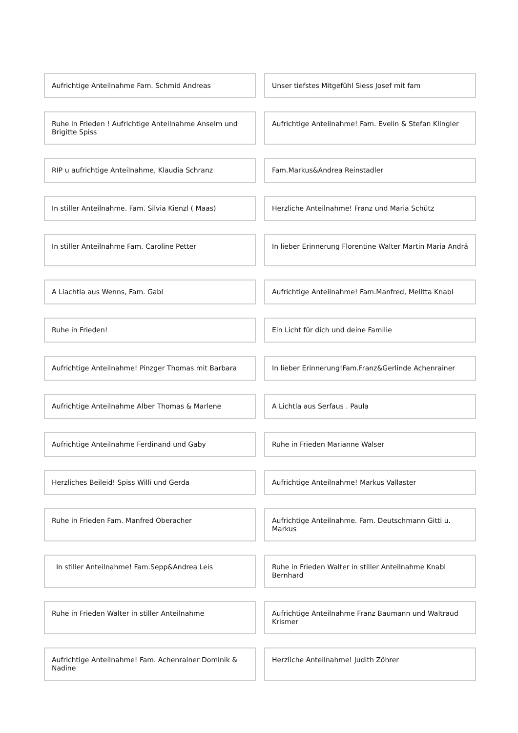Aufrichtige Anteilnahme Fam. Schmid Andreas Unser tiefstes Mitgefühl Siess Josef mit fam
Ruhe in Frieden ! Aufrichtige Anteilnahme Anselm und Brigitte Spiss
Aufrichtige Anteilnahme! Fam. Evelin & Stefan Klingler
RIP u aufrichtige Anteilnahme, Klaudia Schranz Fam.Markus&Andrea Reinstadler
In stiller Anteilnahme. Fam. Silvia Kienzl ( Maas) Herzliche Anteilnahme! Franz und Maria Schütz
In stiller Anteilnahme Fam. Caroline Petter In lieber Erinnerung Florentine Walter Martin Maria Andrä
A Liachtla aus Wenns, Fam. Gabl Aufrichtige Anteilnahme! Fam.Manfred, Melitta Knabl
Ruhe in Frieden! Ein Licht für dich und deine Familie
Aufrichtige Anteilnahme! Pinzger Thomas mit Barbara In lieber Erinnerung!Fam.Franz&Gerlinde Achenrainer
Aufrichtige Anteilnahme Alber Thomas & Marlene A Lichtla aus Serfaus . Paula
Aufrichtige Anteilnahme Ferdinand und Gaby Ruhe in Frieden Marianne Walser
Herzliches Beileid! Spiss Willi und Gerda Aufrichtige Anteilnahme! Markus Vallaster
Ruhe in Frieden Fam. Manfred Oberacher Aufrichtige Anteilnahme. Fam. Deutschmann Gitti u. Markus
In stiller Anteilnahme! Fam.Sepp&Andrea Leis Ruhe in Frieden Walter in stiller Anteilnahme Knabl Bernhard
Ruhe in Frieden Walter in stiller Anteilnahme Aufrichtige Anteilnahme Franz Baumann und Waltraud Krismer
Aufrichtige Anteilnahme! Fam. Achenrainer Dominik & Nadine
Herzliche Anteilnahme! Judith Zöhrer